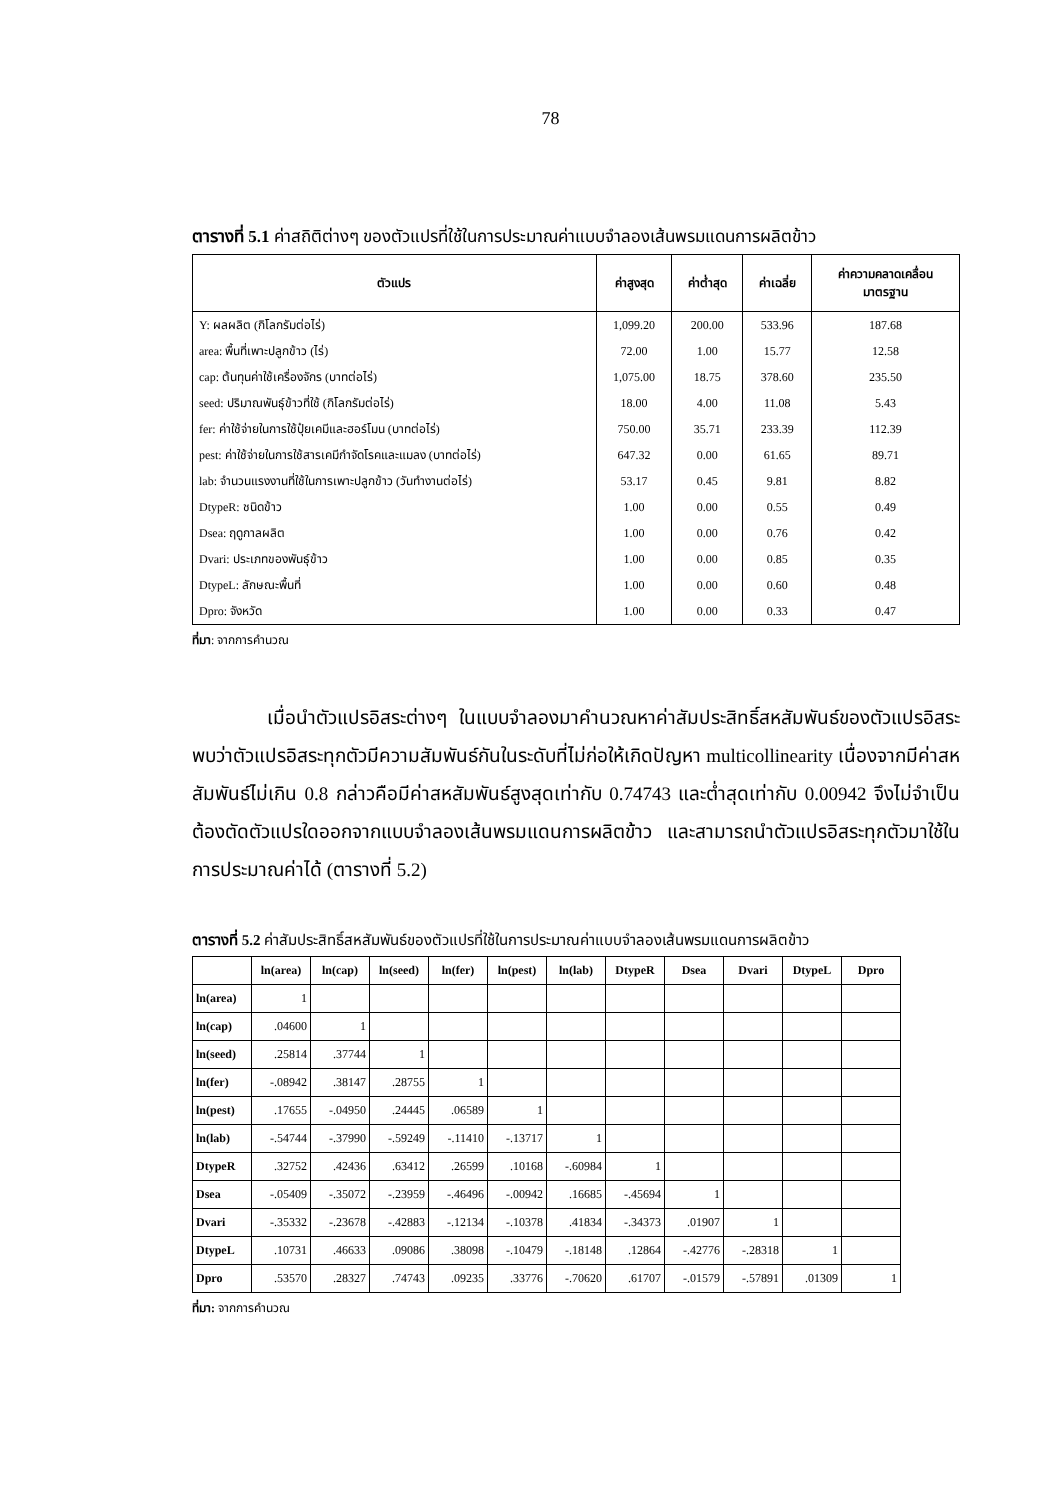78
ตารางที่ 5.1 ค่าสถิติต่างๆ ของตัวแปรที่ใช้ในการประมาณค่าแบบจำลองเส้นพรมแดนการผลิตข้าว
| ตัวแปร | ค่าสูงสุด | ค่าต่ำสุด | ค่าเฉลี่ย | ค่าความคลาดเคลื่อน มาตรฐาน |
| --- | --- | --- | --- | --- |
| Y: ผลผลิต (กิโลกรัมต่อไร่) | 1,099.20 | 200.00 | 533.96 | 187.68 |
| area: พื้นที่เพาะปลูกข้าว (ไร่) | 72.00 | 1.00 | 15.77 | 12.58 |
| cap: ต้นทุนค่าใช้เครื่องจักร (บาทต่อไร่) | 1,075.00 | 18.75 | 378.60 | 235.50 |
| seed: ปริมาณพันธุ์ข้าวที่ใช้ (กิโลกรัมต่อไร่) | 18.00 | 4.00 | 11.08 | 5.43 |
| fer: ค่าใช้จ่ายในการใช้ปุ๋ยเคมีและฮอร์โมน (บาทต่อไร่) | 750.00 | 35.71 | 233.39 | 112.39 |
| pest: ค่าใช้จ่ายในการใช้สารเคมีกำจัดโรคและแมลง (บาทต่อไร่) | 647.32 | 0.00 | 61.65 | 89.71 |
| lab: จำนวนแรงงานที่ใช้ในการเพาะปลูกข้าว (วันทำงานต่อไร่) | 53.17 | 0.45 | 9.81 | 8.82 |
| DtypeR: ชนิดข้าว | 1.00 | 0.00 | 0.55 | 0.49 |
| Dsea: ฤดูกาลผลิต | 1.00 | 0.00 | 0.76 | 0.42 |
| Dvari: ประเภทของพันธุ์ข้าว | 1.00 | 0.00 | 0.85 | 0.35 |
| DtypeL: ลักษณะพื้นที่ | 1.00 | 0.00 | 0.60 | 0.48 |
| Dpro: จังหวัด | 1.00 | 0.00 | 0.33 | 0.47 |
ที่มา: จากการคำนวณ
เมื่อนำตัวแปรอิสระต่างๆ ในแบบจำลองมาคำนวณหาค่าสัมประสิทธิ์สหสัมพันธ์ของตัวแปรอิสระ พบว่าตัวแปรอิสระทุกตัวมีความสัมพันธ์กันในระดับที่ไม่ก่อให้เกิดปัญหา multicollinearity เนื่องจากมีค่าสหสัมพันธ์ไม่เกิน 0.8 กล่าวคือมีค่าสหสัมพันธ์สูงสุดเท่ากับ 0.74743 และต่ำสุดเท่ากับ 0.00942 จึงไม่จำเป็นต้องตัดตัวแปรใดออกจากแบบจำลองเส้นพรมแดนการผลิตข้าว และสามารถนำตัวแปรอิสระทุกตัวมาใช้ในการประมาณค่าได้ (ตารางที่ 5.2)
ตารางที่ 5.2 ค่าสัมประสิทธิ์สหสัมพันธ์ของตัวแปรที่ใช้ในการประมาณค่าแบบจำลองเส้นพรมแดนการผลิตข้าว
| | ln(area) | ln(cap) | ln(seed) | ln(fer) | ln(pest) | ln(lab) | DtypeR | Dsea | Dvari | DtypeL | Dpro |
| --- | --- | --- | --- | --- | --- | --- | --- | --- | --- | --- | --- |
| ln(area) | 1 | | | | | | | | | | |
| ln(cap) | .04600 | 1 | | | | | | | | | |
| ln(seed) | .25814 | .37744 | 1 | | | | | | | | |
| ln(fer) | -.08942 | .38147 | .28755 | 1 | | | | | | | |
| ln(pest) | .17655 | -.04950 | .24445 | .06589 | 1 | | | | | | |
| ln(lab) | -.54744 | -.37990 | -.59249 | -.11410 | -.13717 | 1 | | | | | |
| DtypeR | .32752 | .42436 | .63412 | .26599 | .10168 | -.60984 | 1 | | | | |
| Dsea | -.05409 | -.35072 | -.23959 | -.46496 | -.00942 | .16685 | -.45694 | 1 | | | |
| Dvari | -.35332 | -.23678 | -.42883 | -.12134 | -.10378 | .41834 | -.34373 | .01907 | 1 | | |
| DtypeL | .10731 | .46633 | .09086 | .38098 | -.10479 | -.18148 | .12864 | -.42776 | -.28318 | 1 | |
| Dpro | .53570 | .28327 | .74743 | .09235 | .33776 | -.70620 | .61707 | -.01579 | -.57891 | .01309 | 1 |
ที่มา: จากการคำนวณ